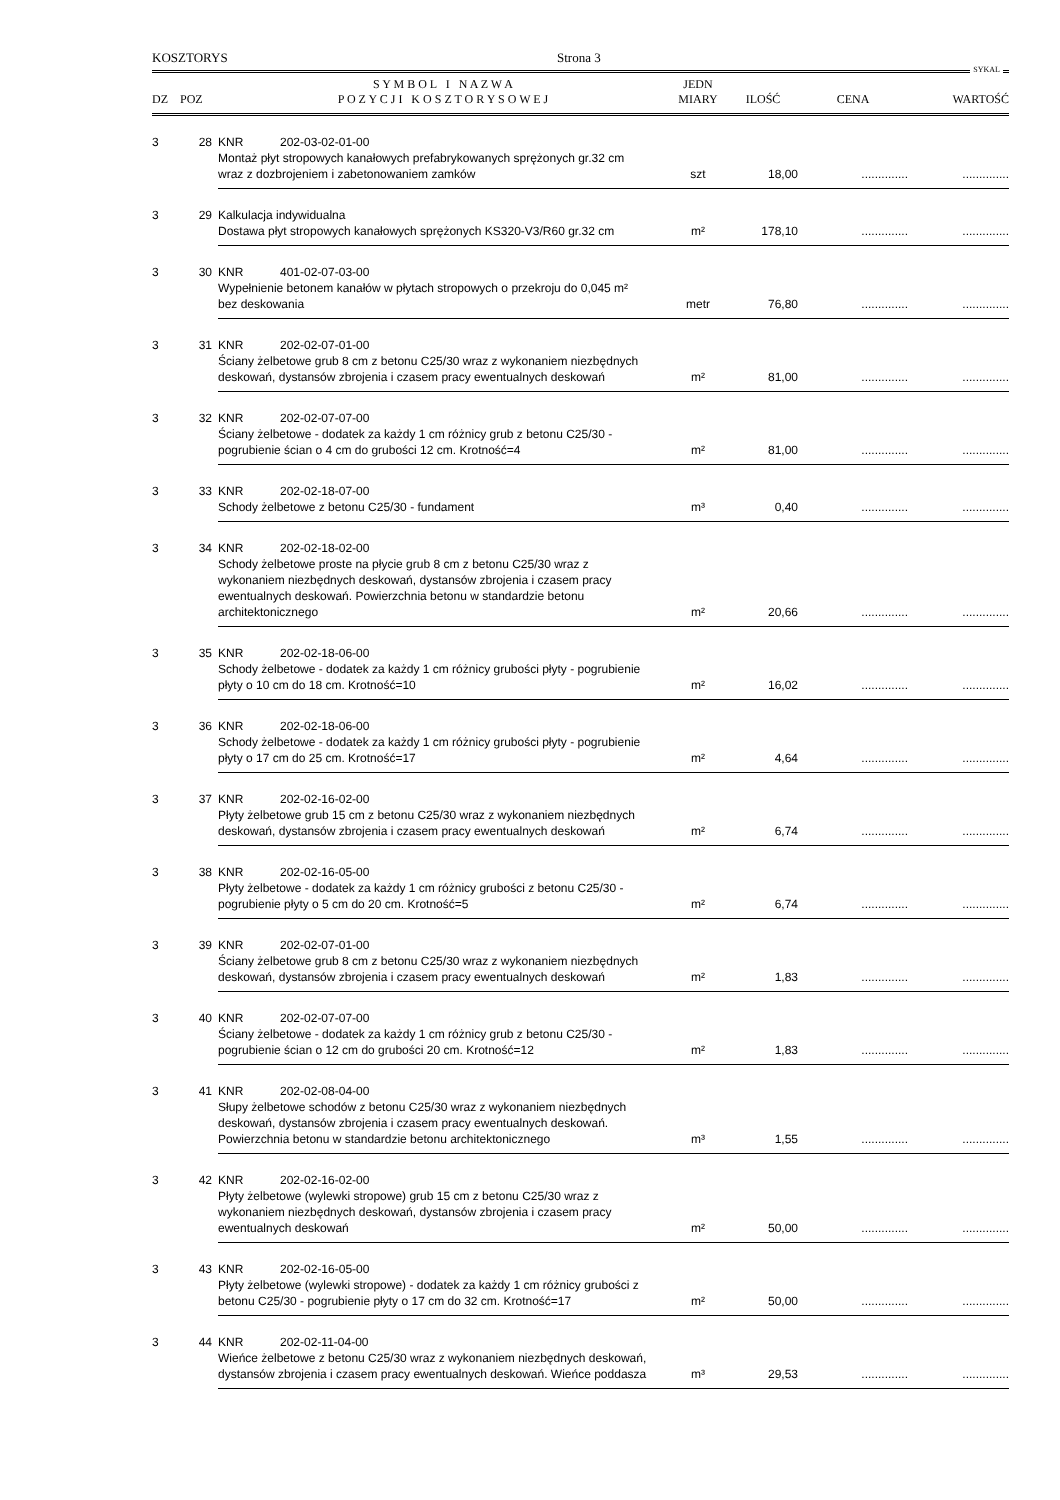KOSZTORYS Strona 3
SYKAL
| DZ | POZ | S Y M B O L I N A Z W A P O Z Y C J I K O S Z T O R Y S O W E J | JEDN MIARY | ILOŚĆ | CENA | WARTOŚĆ |
| --- | --- | --- | --- | --- | --- | --- |
| 3 | 28 | KNR 202-03-02-01-00 Montaż płyt stropowych kanałowych prefabrykowanych sprężonych gr.32 cm wraz z dozbrojeniem i zabetonowaniem zamków | szt | 18,00 | .............. | .............. |
| 3 | 29 | Kalkulacja indywidualna Dostawa płyt stropowych kanałowych sprężonych KS320-V3/R60 gr.32 cm | m² | 178,10 | .............. | .............. |
| 3 | 30 | KNR 401-02-07-03-00 Wypełnienie betonem kanałów w płytach stropowych o przekroju do 0,045 m² bez deskowania | metr | 76,80 | .............. | .............. |
| 3 | 31 | KNR 202-02-07-01-00 Ściany żelbetowe grub 8 cm z betonu C25/30 wraz z wykonaniem niezbędnych deskowań, dystansów zbrojenia i czasem pracy ewentualnych deskowań | m² | 81,00 | .............. | .............. |
| 3 | 32 | KNR 202-02-07-07-00 Ściany żelbetowe - dodatek za każdy 1 cm różnicy grub z betonu C25/30 - pogrubienie ścian o 4 cm do grubości 12 cm. Krotność=4 | m² | 81,00 | .............. | .............. |
| 3 | 33 | KNR 202-02-18-07-00 Schody żelbetowe z betonu C25/30 - fundament | m³ | 0,40 | .............. | .............. |
| 3 | 34 | KNR 202-02-18-02-00 Schody żelbetowe proste na płycie grub 8 cm z betonu C25/30 wraz z wykonaniem niezbędnych deskowań, dystansów zbrojenia i czasem pracy ewentualnych deskowań. Powierzchnia betonu w standardzie betonu architektonicznego | m² | 20,66 | .............. | .............. |
| 3 | 35 | KNR 202-02-18-06-00 Schody żelbetowe - dodatek za każdy 1 cm różnicy grubości płyty - pogrubienie płyty o 10 cm do 18 cm. Krotność=10 | m² | 16,02 | .............. | .............. |
| 3 | 36 | KNR 202-02-18-06-00 Schody żelbetowe - dodatek za każdy 1 cm różnicy grubości płyty - pogrubienie płyty o 17 cm do 25 cm. Krotność=17 | m² | 4,64 | .............. | .............. |
| 3 | 37 | KNR 202-02-16-02-00 Płyty żelbetowe grub 15 cm z betonu C25/30 wraz z wykonaniem niezbędnych deskowań, dystansów zbrojenia i czasem pracy ewentualnych deskowań | m² | 6,74 | .............. | .............. |
| 3 | 38 | KNR 202-02-16-05-00 Płyty żelbetowe - dodatek za każdy 1 cm różnicy grubości z betonu C25/30 - pogrubienie płyty o 5 cm do 20 cm. Krotność=5 | m² | 6,74 | .............. | .............. |
| 3 | 39 | KNR 202-02-07-01-00 Ściany żelbetowe grub 8 cm z betonu C25/30 wraz z wykonaniem niezbędnych deskowań, dystansów zbrojenia i czasem pracy ewentualnych deskowań | m² | 1,83 | .............. | .............. |
| 3 | 40 | KNR 202-02-07-07-00 Ściany żelbetowe - dodatek za każdy 1 cm różnicy grub z betonu C25/30 - pogrubienie ścian o 12 cm do grubości 20 cm. Krotność=12 | m² | 1,83 | .............. | .............. |
| 3 | 41 | KNR 202-02-08-04-00 Słupy żelbetowe schodów z betonu C25/30 wraz z wykonaniem niezbędnych deskowań, dystansów zbrojenia i czasem pracy ewentualnych deskowań. Powierzchnia betonu w standardzie betonu architektonicznego | m³ | 1,55 | .............. | .............. |
| 3 | 42 | KNR 202-02-16-02-00 Płyty żelbetowe (wylewki stropowe) grub 15 cm z betonu C25/30 wraz z wykonaniem niezbędnych deskowań, dystansów zbrojenia i czasem pracy ewentualnych deskowań | m² | 50,00 | .............. | .............. |
| 3 | 43 | KNR 202-02-16-05-00 Płyty żelbetowe (wylewki stropowe) - dodatek za każdy 1 cm różnicy grubości z betonu C25/30 - pogrubienie płyty o 17 cm do 32 cm. Krotność=17 | m² | 50,00 | .............. | .............. |
| 3 | 44 | KNR 202-02-11-04-00 Wieńce żelbetowe z betonu C25/30 wraz z wykonaniem niezbędnych deskowań, dystansów zbrojenia i czasem pracy ewentualnych deskowań. Wieńce poddasza | m³ | 29,53 | .............. | .............. |